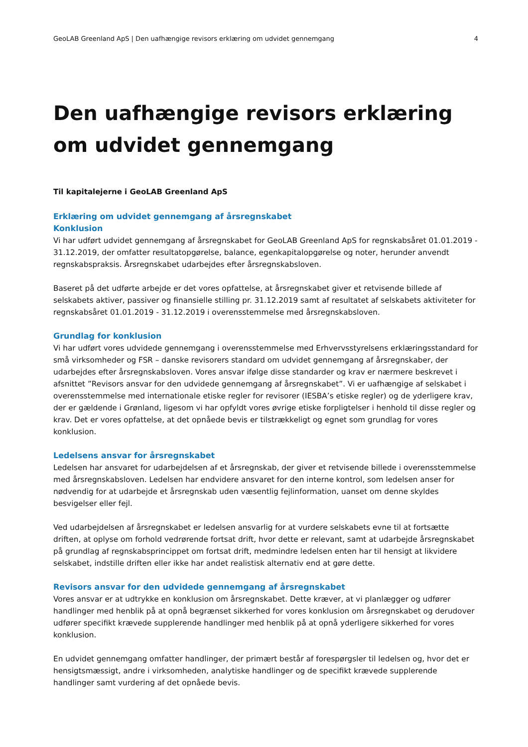GeoLAB Greenland ApS | Den uafhængige revisors erklæring om udvidet gennemgang 4
Den uafhængige revisors erklæring om udvidet gennemgang
Til kapitalejerne i GeoLAB Greenland ApS
Erklæring om udvidet gennemgang af årsregnskabet
Konklusion
Vi har udført udvidet gennemgang af årsregnskabet for GeoLAB Greenland ApS for regnskabsåret 01.01.2019 - 31.12.2019, der omfatter resultatopgørelse, balance, egenkapitalopgørelse og noter, herunder anvendt regnskabspraksis. Årsregnskabet udarbejdes efter årsregnskabsloven.
Baseret på det udførte arbejde er det vores opfattelse, at årsregnskabet giver et retvisende billede af selskabets aktiver, passiver og finansielle stilling pr. 31.12.2019 samt af resultatet af selskabets aktiviteter for regnskabsåret 01.01.2019 - 31.12.2019 i overensstemmelse med årsregnskabsloven.
Grundlag for konklusion
Vi har udført vores udvidede gennemgang i overensstemmelse med Erhvervsstyrelsens erklæringsstandard for små virksomheder og FSR – danske revisorers standard om udvidet gennemgang af årsregnskaber, der udarbejdes efter årsregnskabsloven. Vores ansvar ifølge disse standarder og krav er nærmere beskrevet i afsnittet ”Revisors ansvar for den udvidede gennemgang af årsregnskabet”. Vi er uafhængige af selskabet i overensstemmelse med internationale etiske regler for revisorer (IESBA’s etiske regler) og de yderligere krav, der er gældende i Grønland, ligesom vi har opfyldt vores øvrige etiske forpligtelser i henhold til disse regler og krav. Det er vores opfattelse, at det opnåede bevis er tilstrækkeligt og egnet som grundlag for vores konklusion.
Ledelsens ansvar for årsregnskabet
Ledelsen har ansvaret for udarbejdelsen af et årsregnskab, der giver et retvisende billede i overensstemmelse med årsregnskabsloven. Ledelsen har endvidere ansvaret for den interne kontrol, som ledelsen anser for nødvendig for at udarbejde et årsregnskab uden væsentlig fejlinformation, uanset om denne skyldes besvigelser eller fejl.
Ved udarbejdelsen af årsregnskabet er ledelsen ansvarlig for at vurdere selskabets evne til at fortsætte driften, at oplyse om forhold vedrørende fortsat drift, hvor dette er relevant, samt at udarbejde årsregnskabet på grundlag af regnskabsprincippet om fortsat drift, medmindre ledelsen enten har til hensigt at likvidere selskabet, indstille driften eller ikke har andet realistisk alternativ end at gøre dette.
Revisors ansvar for den udvidede gennemgang af årsregnskabet
Vores ansvar er at udtrykke en konklusion om årsregnskabet. Dette kræver, at vi planlægger og udfører handlinger med henblik på at opnå begrænset sikkerhed for vores konklusion om årsregnskabet og derudover udfører specifikt krævede supplerende handlinger med henblik på at opnå yderligere sikkerhed for vores konklusion.
En udvidet gennemgang omfatter handlinger, der primært består af forespørgsler til ledelsen og, hvor det er hensigtsmæssigt, andre i virksomheden, analytiske handlinger og de specifikt krævede supplerende handlinger samt vurdering af det opnåede bevis.